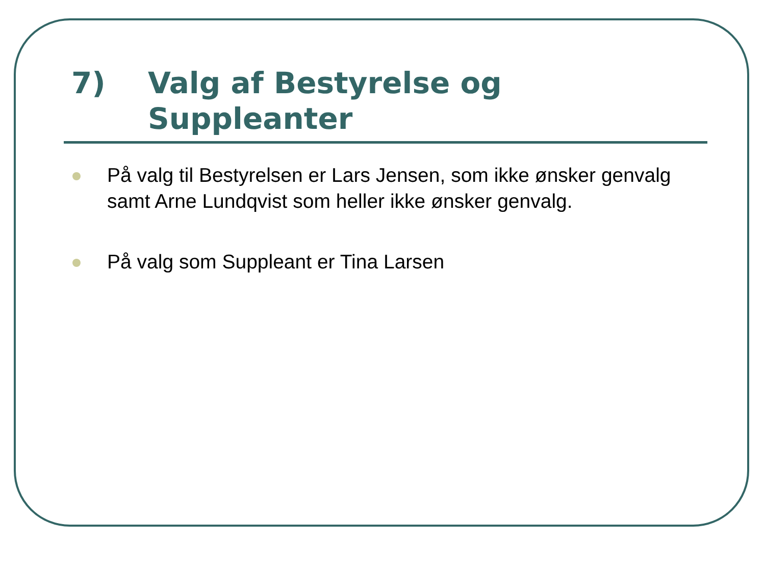7) Valg af Bestyrelse og
Suppleanter
På valg til Bestyrelsen er Lars Jensen, som ikke ønsker genvalg samt Arne Lundqvist som heller ikke ønsker genvalg.
På valg som Suppleant er Tina Larsen